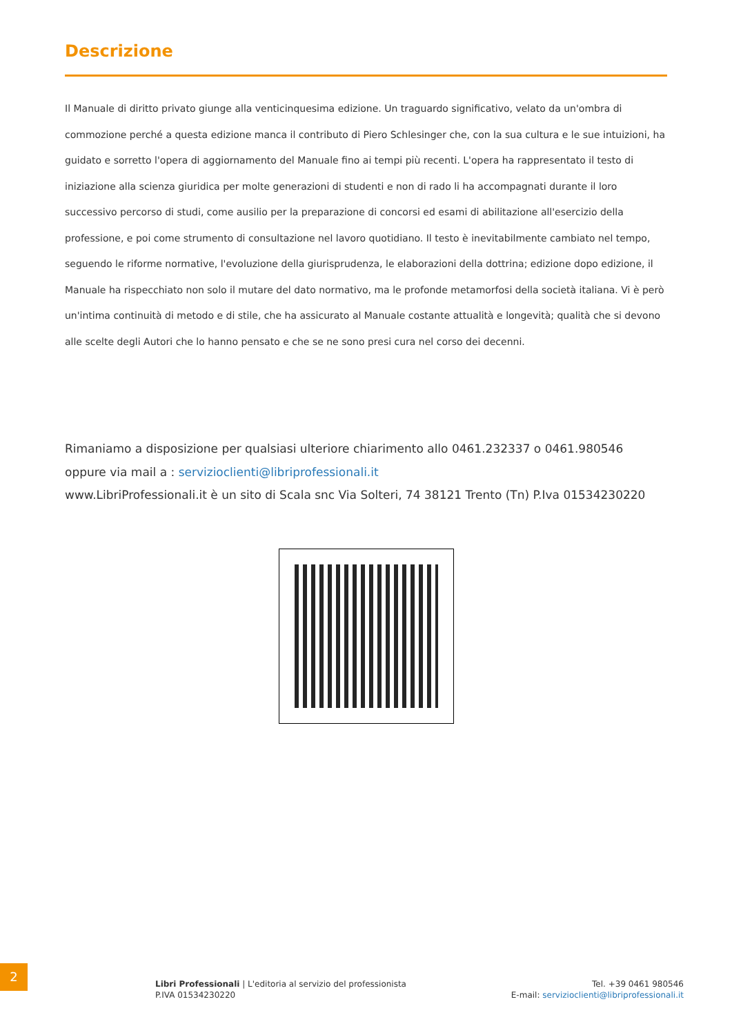Descrizione
Il Manuale di diritto privato giunge alla venticinquesima edizione. Un traguardo significativo, velato da un'ombra di commozione perché a questa edizione manca il contributo di Piero Schlesinger che, con la sua cultura e le sue intuizioni, ha guidato e sorretto l'opera di aggiornamento del Manuale fino ai tempi più recenti. L'opera ha rappresentato il testo di iniziazione alla scienza giuridica per molte generazioni di studenti e non di rado li ha accompagnati durante il loro successivo percorso di studi, come ausilio per la preparazione di concorsi ed esami di abilitazione all'esercizio della professione, e poi come strumento di consultazione nel lavoro quotidiano. Il testo è inevitabilmente cambiato nel tempo, seguendo le riforme normative, l'evoluzione della giurisprudenza, le elaborazioni della dottrina; edizione dopo edizione, il Manuale ha rispecchiato non solo il mutare del dato normativo, ma le profonde metamorfosi della società italiana. Vi è però un'intima continuità di metodo e di stile, che ha assicurato al Manuale costante attualità e longevità; qualità che si devono alle scelte degli Autori che lo hanno pensato e che se ne sono presi cura nel corso dei decenni.
Rimaniamo a disposizione per qualsiasi ulteriore chiarimento allo 0461.232337 o 0461.980546
oppure via mail a : servizioclienti@libriprofessionali.it
www.LibriProfessionali.it è un sito di Scala snc Via Solteri, 74 38121 Trento (Tn) P.Iva 01534230220
2
Libri Professionali | L'editoria al servizio del professionista
P.IVA 01534230220
Tel. +39 0461 980546
E-mail: servizioclienti@libriprofessionali.it